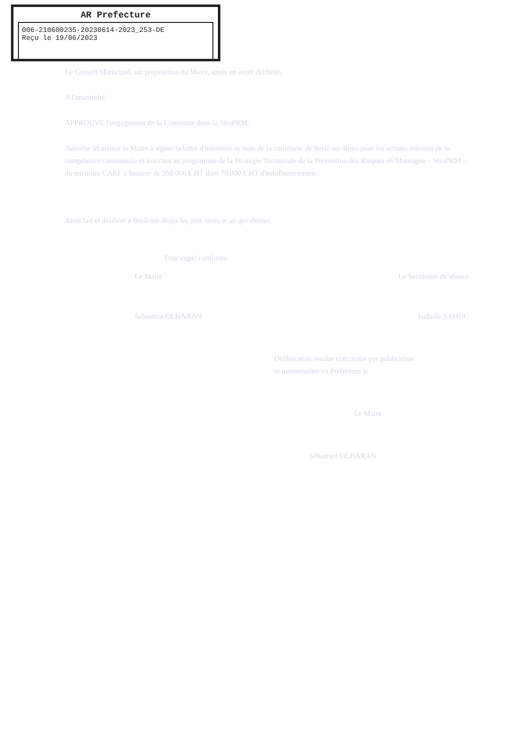AR Prefecture
006-210600235-20230614-2023_253-DE
Reçu le 19/06/2023
Le Conseil Municipal, sur proposition du Maire, après en avoir délibéré,
A l'unanimité,
APPROUVE l'engagement de la Commune dans la StraPRM,
Autorise Monsieur le Maire à signer la lettre d'intention au nom de la commune de Breil-sur-Roya pour les actions relevant de la compétence communale et inscrites au programme de la Stratégie Territoriale de la Prévention des Risques en Montagne – StraPRM – du territoire CARF à hauteur de 350 000 € HT dont 70 000 € HT d'autofinancement.
Ainsi fait et délibéré à Breil-sur-Roya les jour, mois et an que dessus.
Pour copie conforme
Le Maire Le Secrétaire de séance
Sébastien OLHARAN Isabelle SAHUC
Délibération rendue exécutoire par publication
et transmission en Préfecture le
Le Maire
Sébastien OLHARAN